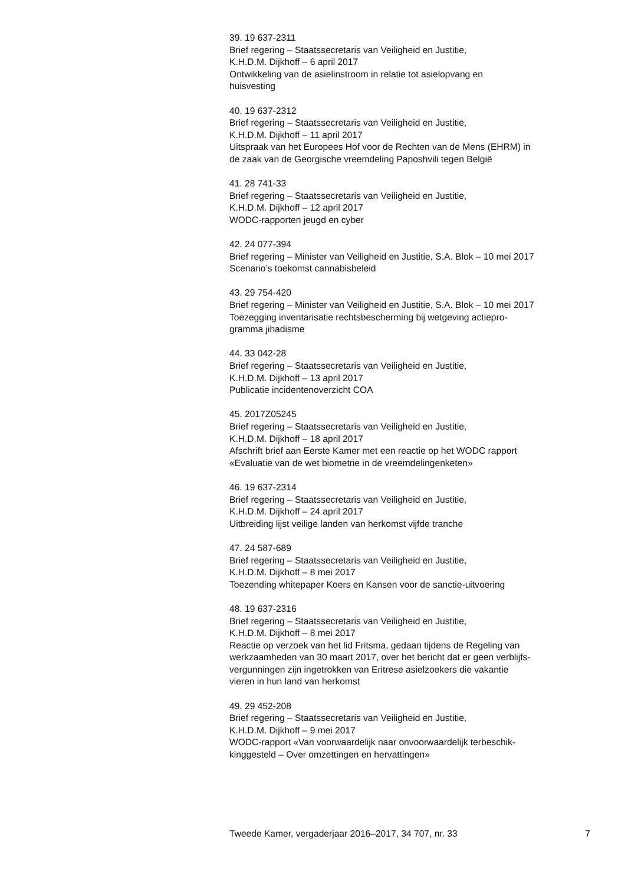39. 19 637-2311
Brief regering – Staatssecretaris van Veiligheid en Justitie,
K.H.D.M. Dijkhoff – 6 april 2017
Ontwikkeling van de asielinstroom in relatie tot asielopvang en
huisvesting
40. 19 637-2312
Brief regering – Staatssecretaris van Veiligheid en Justitie,
K.H.D.M. Dijkhoff – 11 april 2017
Uitspraak van het Europees Hof voor de Rechten van de Mens (EHRM) in
de zaak van de Georgische vreemdeling Paposhvili tegen België
41. 28 741-33
Brief regering – Staatssecretaris van Veiligheid en Justitie,
K.H.D.M. Dijkhoff – 12 april 2017
WODC-rapporten jeugd en cyber
42. 24 077-394
Brief regering – Minister van Veiligheid en Justitie, S.A. Blok – 10 mei 2017
Scenario’s toekomst cannabisbeleid
43. 29 754-420
Brief regering – Minister van Veiligheid en Justitie, S.A. Blok – 10 mei 2017
Toezegging inventarisatie rechtsbescherming bij wetgeving actiepro-
gramma jihadisme
44. 33 042-28
Brief regering – Staatssecretaris van Veiligheid en Justitie,
K.H.D.M. Dijkhoff – 13 april 2017
Publicatie incidentenoverzicht COA
45. 2017Z05245
Brief regering – Staatssecretaris van Veiligheid en Justitie,
K.H.D.M. Dijkhoff – 18 april 2017
Afschrift brief aan Eerste Kamer met een reactie op het WODC rapport
«Evaluatie van de wet biometrie in de vreemdelingenketen»
46. 19 637-2314
Brief regering – Staatssecretaris van Veiligheid en Justitie,
K.H.D.M. Dijkhoff – 24 april 2017
Uitbreiding lijst veilige landen van herkomst vijfde tranche
47. 24 587-689
Brief regering – Staatssecretaris van Veiligheid en Justitie,
K.H.D.M. Dijkhoff – 8 mei 2017
Toezending whitepaper Koers en Kansen voor de sanctie-uitvoering
48. 19 637-2316
Brief regering – Staatssecretaris van Veiligheid en Justitie,
K.H.D.M. Dijkhoff – 8 mei 2017
Reactie op verzoek van het lid Fritsma, gedaan tijdens de Regeling van
werkzaamheden van 30 maart 2017, over het bericht dat er geen verblijfs-
vergunningen zijn ingetrokken van Eritrese asielzoekers die vakantie
vieren in hun land van herkomst
49. 29 452-208
Brief regering – Staatssecretaris van Veiligheid en Justitie,
K.H.D.M. Dijkhoff – 9 mei 2017
WODC-rapport «Van voorwaardelijk naar onvoorwaardelijk terbeschik-
kinggesteld – Over omzettingen en hervattingen»
Tweede Kamer, vergaderjaar 2016–2017, 34 707, nr. 33 7